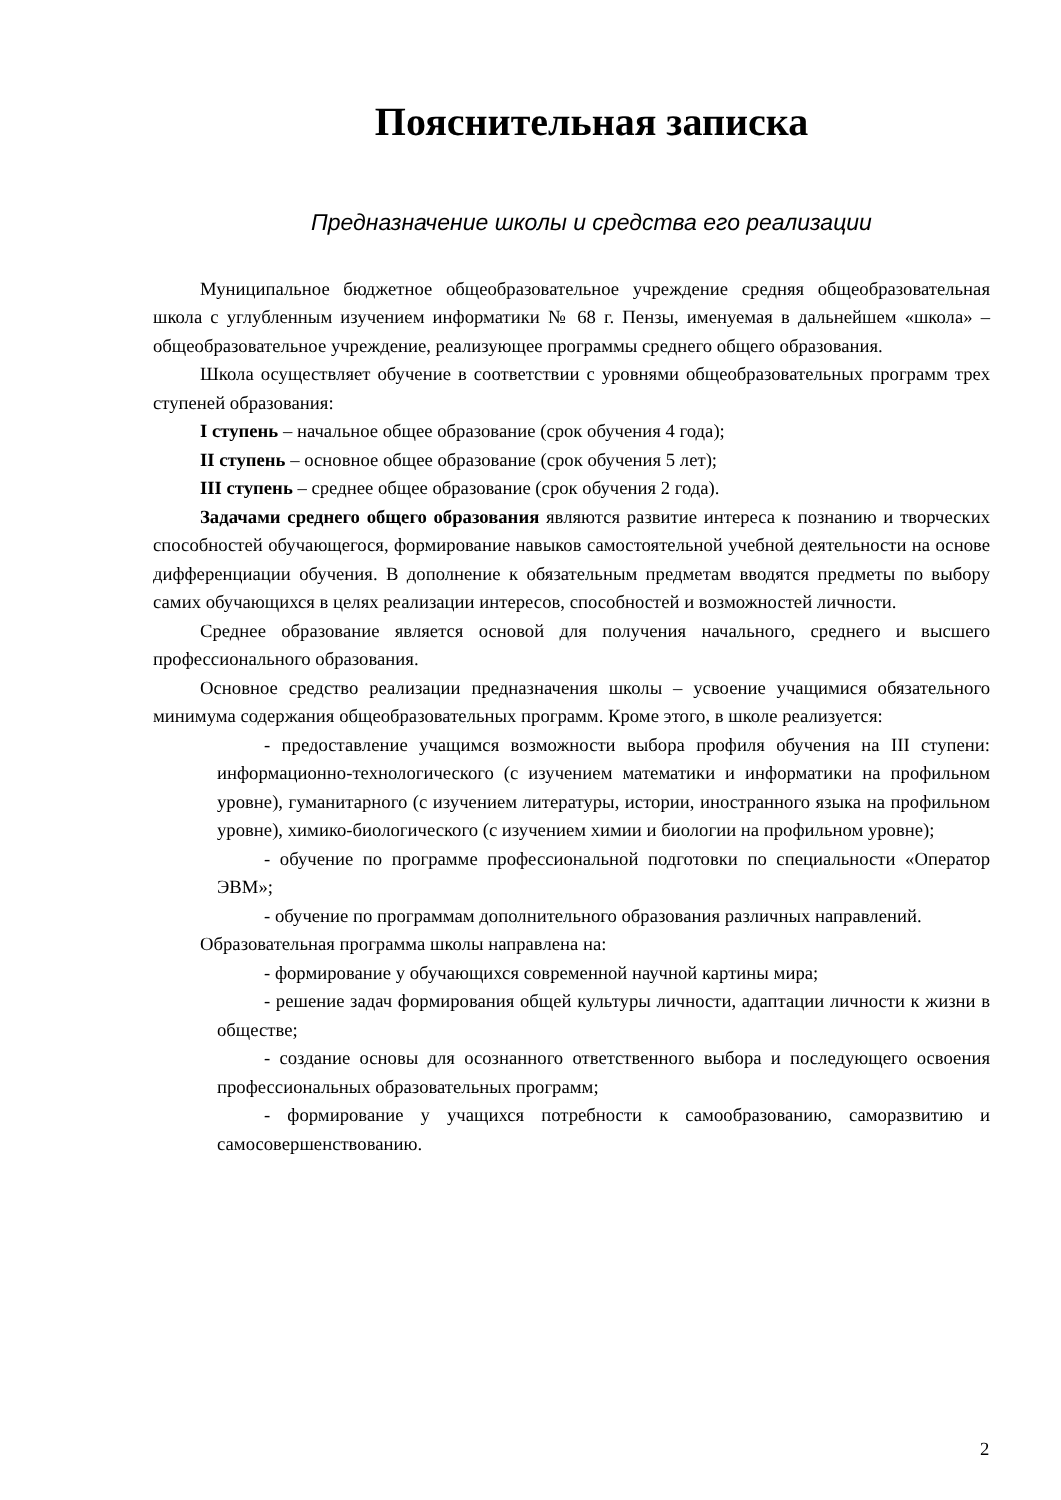Пояснительная записка
Предназначение школы и средства его реализации
Муниципальное бюджетное общеобразовательное учреждение средняя общеобразовательная школа с углубленным изучением информатики № 68 г. Пензы, именуемая в дальнейшем «школа» – общеобразовательное учреждение, реализующее программы среднего общего образования.
Школа осуществляет обучение в соответствии с уровнями общеобразовательных программ трех ступеней образования:
I ступень – начальное общее образование (срок обучения 4 года);
II ступень – основное общее образование (срок обучения 5 лет);
III ступень – среднее общее образование (срок обучения 2 года).
Задачами среднего общего образования являются развитие интереса к познанию и творческих способностей обучающегося, формирование навыков самостоятельной учебной деятельности на основе дифференциации обучения. В дополнение к обязательным предметам вводятся предметы по выбору самих обучающихся в целях реализации интересов, способностей и возможностей личности.
Среднее образование является основой для получения начального, среднего и высшего профессионального образования.
Основное средство реализации предназначения школы – усвоение учащимися обязательного минимума содержания общеобразовательных программ. Кроме этого, в школе реализуется:
- предоставление учащимся возможности выбора профиля обучения на III ступени: информационно-технологического (с изучением математики и информатики на профильном уровне), гуманитарного (с изучением литературы, истории, иностранного языка на профильном уровне), химико-биологического (с изучением химии и биологии на профильном уровне);
- обучение по программе профессиональной подготовки по специальности «Оператор ЭВМ»;
- обучение по программам дополнительного образования различных направлений.
Образовательная программа школы направлена на:
- формирование у обучающихся современной научной картины мира;
- решение задач формирования общей культуры личности, адаптации личности к жизни в обществе;
- создание основы для осознанного ответственного выбора и последующего освоения профессиональных образовательных программ;
- формирование у учащихся потребности к самообразованию, саморазвитию и самосовершенствованию.
2